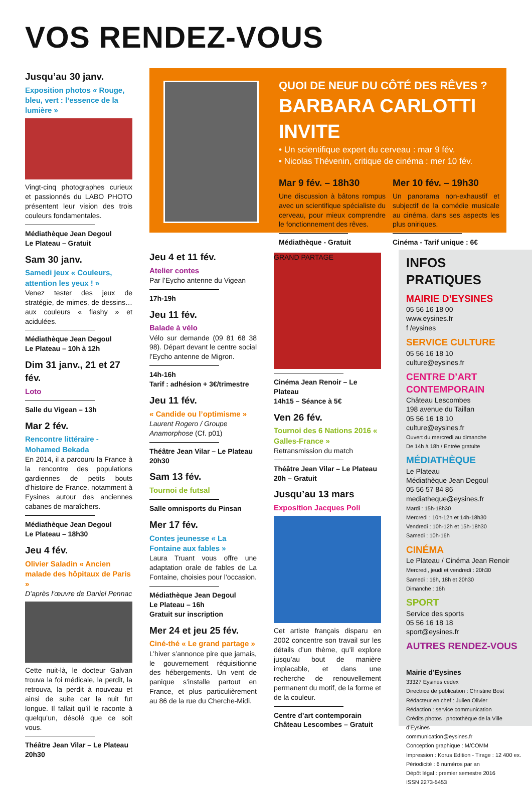VOS RENDEZ-VOUS
Jusqu’au 30 janv.
Exposition photos « Rouge, bleu, vert : l’essence de la lumière »
Vingt-cinq photographes curieux et passionnés du LABO PHOTO présentent leur vision des trois couleurs fondamentales.
Médiathèque Jean Degoul
Le Plateau – Gratuit
Sam 30 janv.
Samedi jeux « Couleurs, attention les yeux ! »
Venez tester des jeux de stratégie, de mimes, de dessins… aux couleurs « flashy » et acidulées.
Médiathèque Jean Degoul
Le Plateau – 10h à 12h
Dim 31 janv., 21 et 27 fév.
Loto
Salle du Vigean – 13h
Mar 2 fév.
Rencontre littéraire - Mohamed Bekada
En 2014, il a parcouru la France à la rencontre des populations gardiennes de petits bouts d’histoire de France, notamment à Eysines autour des anciennes cabanes de maraîchers.
Médiathèque Jean Degoul
Le Plateau – 18h30
Jeu 4 fév.
Olivier Saladin « Ancien malade des hôpitaux de Paris »
D’après l’œuvre de Daniel Pennac
Cette nuit-là, le docteur Galvan trouva la foi médicale, la perdit, la retrouva, la perdit à nouveau et ainsi de suite car la nuit fut longue. Il fallait qu’il le raconte à quelqu’un, désolé que ce soit vous.
Théâtre Jean Vilar – Le Plateau
20h30
QUOI DE NEUF DU CÔTÉ DES RÊVES ?
BARBARA CARLOTTI INVITE
• Un scientifique expert du cerveau : mar 9 fév.
• Nicolas Thévenin, critique de cinéma : mer 10 fév.
Mar 9 fév. – 18h30
Une discussion à bâtons rompus avec un scientifique spécialiste du cerveau, pour mieux comprendre le fonctionnement des rêves.
Médiathèque - Gratuit
Mer 10 fév. – 19h30
Un panorama non-exhaustif et subjectif de la comédie musicale au cinéma, dans ses aspects les plus oniriques.
Cinéma - Tarif unique : 6€
Jeu 4 et 11 fév.
Atelier contes
Par l’Eycho antenne du Vigean
17h-19h
Jeu 11 fév.
Balade à vélo
Vélo sur demande (09 81 68 38 98). Départ devant le centre social l’Eycho antenne de Migron.
14h-16h
Tarif : adhésion + 3€/trimestre
Jeu 11 fév.
« Candide ou l’optimisme »
Laurent Rogero / Groupe Anamorphose (Cf. p01)
Théâtre Jean Vilar – Le Plateau
20h30
Sam 13 fév.
Tournoi de futsal
Salle omnisports du Pinsan
Mer 17 fév.
Contes jeunesse « La Fontaine aux fables »
Laura Truant vous offre une adaptation orale de fables de La Fontaine, choisies pour l’occasion.
Médiathèque Jean Degoul
Le Plateau – 16h
Gratuit sur inscription
Mer 24 et jeu 25 fév.
Ciné-thé « Le grand partage »
L’hiver s’annonce pire que jamais, le gouvernement réquisitionne des hébergements. Un vent de panique s’installe partout en France, et plus particulièrement au 86 de la rue du Cherche-Midi.
GRAND PARTAGE
Cinéma Jean Renoir – Le Plateau
14h15 – Séance à 5€
Ven 26 fév.
Tournoi des 6 Nations 2016 « Galles-France »
Retransmission du match
Théâtre Jean Vilar – Le Plateau
20h – Gratuit
Jusqu’au 13 mars
Exposition Jacques Poli
Cet artiste français disparu en 2002 concentre son travail sur les détails d’un thème, qu’il explore jusqu’au bout de manière implacable, et dans une recherche de renouvellement permanent du motif, de la forme et de la couleur.
Centre d’art contemporain
Château Lescombes – Gratuit
INFOS PRATIQUES
MAIRIE D’EYSINES
05 56 16 18 00
www.eysines.fr
f /eysines
SERVICE CULTURE
05 56 16 18 10
culture@eysines.fr
CENTRE D’ART CONTEMPORAIN
Château Lescombes
198 avenue du Taillan
05 56 16 18 10
culture@eysines.fr
Ouvert du mercredi au dimanche
De 14h à 18h / Entrée gratuite
MÉDIATHÈQUE
Le Plateau
Médiathèque Jean Degoul
05 56 57 84 86
mediatheque@eysines.fr
Mardi : 15h-18h30
Mercredi : 10h-12h et 14h-18h30
Vendredi : 10h-12h et 15h-18h30
Samedi : 10h-16h
CINÉMA
Le Plateau / Cinéma Jean Renoir
Mercredi, jeudi et vendredi : 20h30
Samedi : 16h, 18h et 20h30
Dimanche : 16h
SPORT
Service des sports
05 56 16 18 18
sport@eysines.fr
AUTRES RENDEZ-VOUS
Mairie d’Eysines
33327 Eysines cedex
Directrice de publication : Christine Bost
Rédacteur en chef : Julien Olivier
Rédaction : service communication
Crédits photos : photothèque de la Ville d’Eysines
communication@eysines.fr
Conception graphique : M/COMM
Impression : Korus Edition - Tirage : 12 400 ex.
Périodicité : 6 numéros par an
Dépôt légal : premier semestre 2016
ISSN 2273-5453